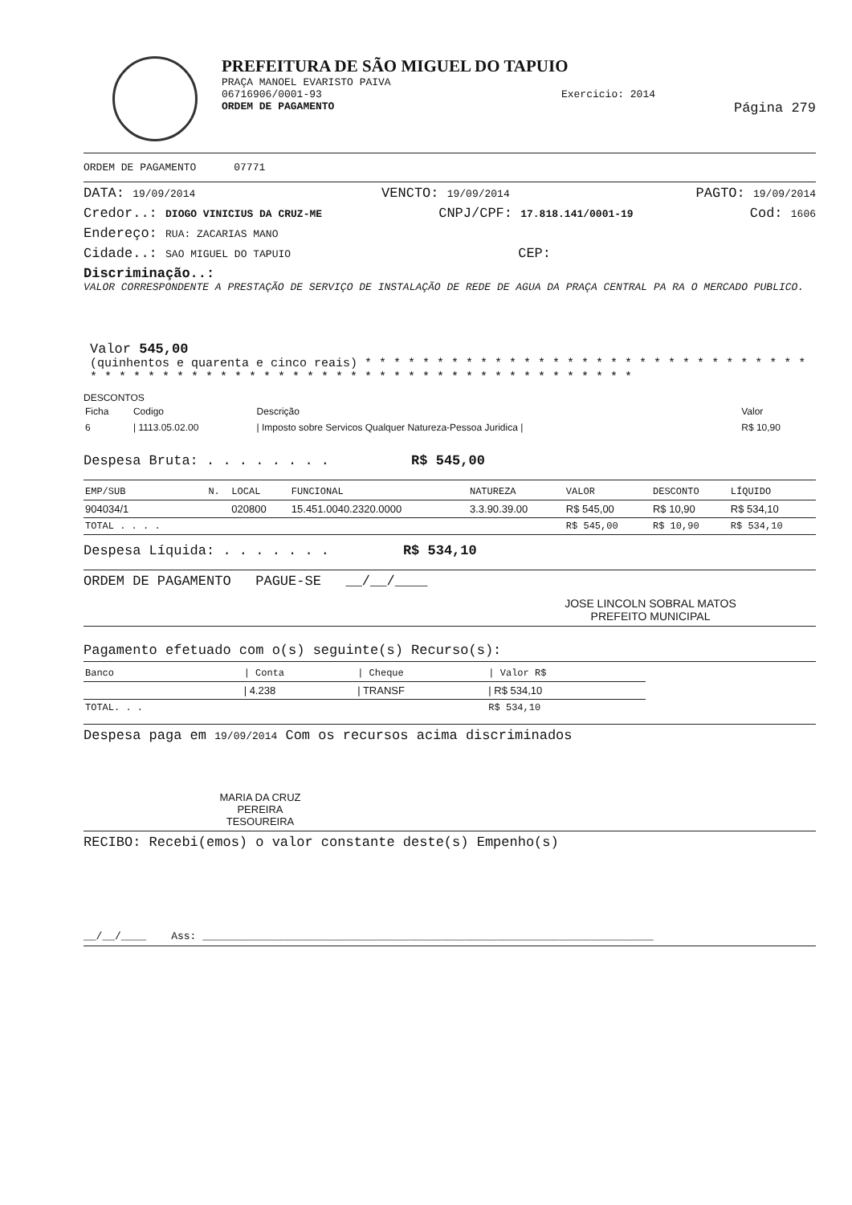PREFEITURA DE SÃO MIGUEL DO TAPUIO
PRAÇA MANOEL EVARISTO PAIVA
06716906/0001-93 Exercicio: 2014
ORDEM DE PAGAMENTO Página 279
ORDEM DE PAGAMENTO 07771
DATA: 19/09/2014 VENCTO: 19/09/2014 PAGTO: 19/09/2014
Credor..: DIOGO VINICIUS DA CRUZ-ME CNPJ/CPF: 17.818.141/0001-19 Cod: 1606
Endereço: RUA: ZACARIAS MANO
Cidade..: SAO MIGUEL DO TAPUIO CEP:
Discriminação..:
VALOR CORRESPONDENTE A PRESTAÇÃO DE SERVIÇO DE INSTALAÇÃO DE REDE DE AGUA DA PRAÇA CENTRAL PA RA O MERCADO PUBLICO.
Valor 545,00
(quinhentos e quarenta e cinco reais) * * * * * * * * * * * * * * * * * * * * * * * * * * * * * * * * * * * * * * * * * * * * * * * * * * * * * * * * * * * * * * * * * * * * *
DESCONTOS
| Ficha | Codigo | Descrição | Valor |
| --- | --- | --- | --- |
| 6 | / 1113.05.02.00 | / Imposto sobre Servicos Qualquer Natureza-Pessoa Juridica / | R$ 10,90 |
Despesa Bruta: . . . . . . . . R$ 545,00
| EMP/SUB | N. | LOCAL | FUNCIONAL | NATUREZA | VALOR | DESCONTO | LÍQUIDO |
| --- | --- | --- | --- | --- | --- | --- | --- |
| 904034/1 | | 020800 | 15.451.0040.2320.0000 | 3.3.90.39.00 | R$ 545,00 | R$ 10,90 | R$ 534,10 |
| TOTAL . . . . | | | | | R$ 545,00 | R$ 10,90 | R$ 534,10 |
Despesa Líquida: . . . . . . . R$ 534,10
ORDEM DE PAGAMENTO PAGUE-SE __/__/____
JOSE LINCOLN SOBRAL MATOS
PREFEITO MUNICIPAL
Pagamento efetuado com o(s) seguinte(s) Recurso(s):
| Banco | / Conta | / Cheque | / Valor R$ |
| --- | --- | --- | --- |
| | / 4.238 | / TRANSF | / R$ 534,10 |
| TOTAL. . . | | | R$ 534,10 |
Despesa paga em 19/09/2014 Com os recursos acima discriminados
MARIA DA CRUZ PEREIRA
TESOUREIRA
RECIBO: Recebi(emos) o valor constante deste(s) Empenho(s)
__/__/____ Ass: ________________________________________________________________________